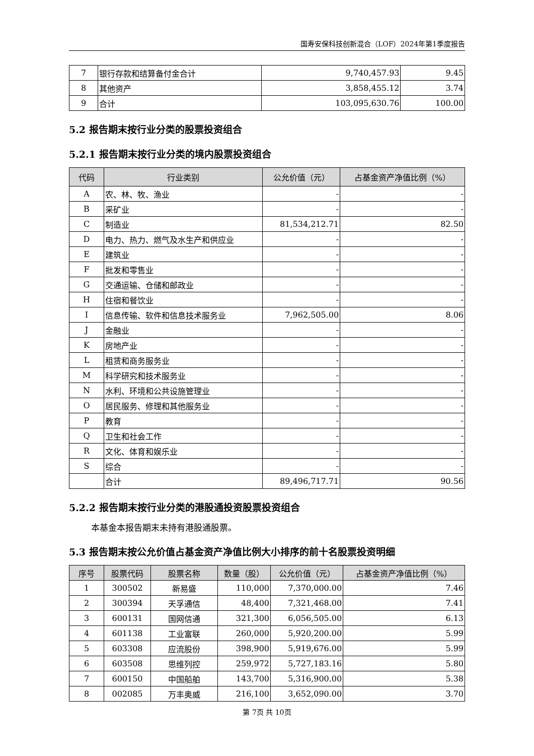国寿安保科技创新混合（LOF）2024年第1季度报告
| 7 | 银行存款和结算备付金合计 | 9,740,457.93 | 9.45 |
| 8 | 其他资产 | 3,858,455.12 | 3.74 |
| 9 | 合计 | 103,095,630.76 | 100.00 |
5.2 报告期末按行业分类的股票投资组合
5.2.1 报告期末按行业分类的境内股票投资组合
| 代码 | 行业类别 | 公允价值（元） | 占基金资产净值比例（%） |
| --- | --- | --- | --- |
| A | 农、林、牧、渔业 | - | - |
| B | 采矿业 | - | - |
| C | 制造业 | 81,534,212.71 | 82.50 |
| D | 电力、热力、燃气及水生产和供应业 | - | - |
| E | 建筑业 | - | - |
| F | 批发和零售业 | - | - |
| G | 交通运输、仓储和邮政业 | - | - |
| H | 住宿和餐饮业 | - | - |
| I | 信息传输、软件和信息技术服务业 | 7,962,505.00 | 8.06 |
| J | 金融业 | - | - |
| K | 房地产业 | - | - |
| L | 租赁和商务服务业 | - | - |
| M | 科学研究和技术服务业 | - | - |
| N | 水利、环境和公共设施管理业 | - | - |
| O | 居民服务、修理和其他服务业 | - | - |
| P | 教育 | - | - |
| Q | 卫生和社会工作 | - | - |
| R | 文化、体育和娱乐业 | - | - |
| S | 综合 | - | - |
| | 合计 | 89,496,717.71 | 90.56 |
5.2.2 报告期末按行业分类的港股通投资股票投资组合
本基金本报告期末未持有港股通股票。
5.3 报告期末按公允价值占基金资产净值比例大小排序的前十名股票投资明细
| 序号 | 股票代码 | 股票名称 | 数量（股） | 公允价值（元） | 占基金资产净值比例（%） |
| --- | --- | --- | --- | --- | --- |
| 1 | 300502 | 新易盛 | 110,000 | 7,370,000.00 | 7.46 |
| 2 | 300394 | 天孚通信 | 48,400 | 7,321,468.00 | 7.41 |
| 3 | 600131 | 国网信通 | 321,300 | 6,056,505.00 | 6.13 |
| 4 | 601138 | 工业富联 | 260,000 | 5,920,200.00 | 5.99 |
| 5 | 603308 | 应流股份 | 398,900 | 5,919,676.00 | 5.99 |
| 6 | 603508 | 思维列控 | 259,972 | 5,727,183.16 | 5.80 |
| 7 | 600150 | 中国船舶 | 143,700 | 5,316,900.00 | 5.38 |
| 8 | 002085 | 万丰奥威 | 216,100 | 3,652,090.00 | 3.70 |
第 7页 共 10页